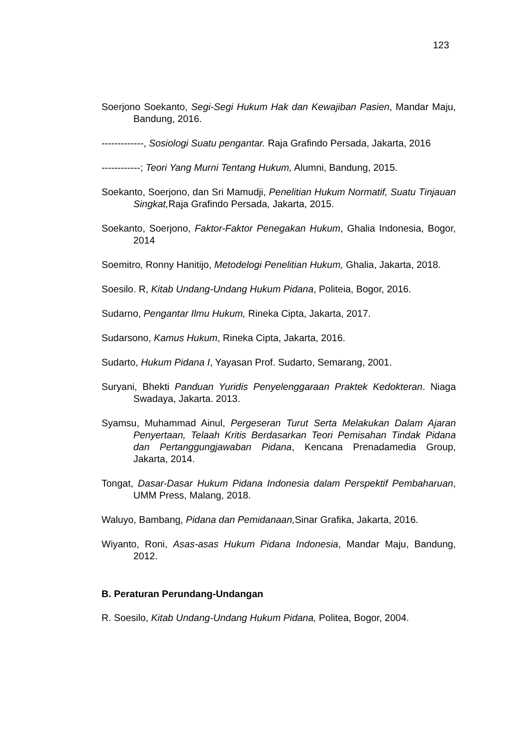123
Soerjono Soekanto, Segi-Segi Hukum Hak dan Kewajiban Pasien, Mandar Maju, Bandung, 2016.
-------------, Sosiologi Suatu pengantar. Raja Grafindo Persada, Jakarta, 2016
------------; Teori Yang Murni Tentang Hukum, Alumni, Bandung, 2015.
Soekanto, Soerjono, dan Sri Mamudji, Penelitian Hukum Normatif, Suatu Tinjauan Singkat, Raja Grafindo Persada, Jakarta, 2015.
Soekanto, Soerjono, Faktor-Faktor Penegakan Hukum, Ghalia Indonesia, Bogor, 2014
Soemitro, Ronny Hanitijo, Metodelogi Penelitian Hukum, Ghalia, Jakarta, 2018.
Soesilo. R, Kitab Undang-Undang Hukum Pidana, Politeia, Bogor, 2016.
Sudarno, Pengantar Ilmu Hukum, Rineka Cipta, Jakarta, 2017.
Sudarsono, Kamus Hukum, Rineka Cipta, Jakarta, 2016.
Sudarto, Hukum Pidana I, Yayasan Prof. Sudarto, Semarang, 2001.
Suryani, Bhekti Panduan Yuridis Penyelenggaraan Praktek Kedokteran. Niaga Swadaya, Jakarta. 2013.
Syamsu, Muhammad Ainul, Pergeseran Turut Serta Melakukan Dalam Ajaran Penyertaan, Telaah Kritis Berdasarkan Teori Pemisahan Tindak Pidana dan Pertanggungjawaban Pidana, Kencana Prenadamedia Group, Jakarta, 2014.
Tongat, Dasar-Dasar Hukum Pidana Indonesia dalam Perspektif Pembaharuan, UMM Press, Malang, 2018.
Waluyo, Bambang, Pidana dan Pemidanaan, Sinar Grafika, Jakarta, 2016.
Wiyanto, Roni, Asas-asas Hukum Pidana Indonesia, Mandar Maju, Bandung, 2012.
B. Peraturan Perundang-Undangan
R. Soesilo, Kitab Undang-Undang Hukum Pidana, Politea, Bogor, 2004.